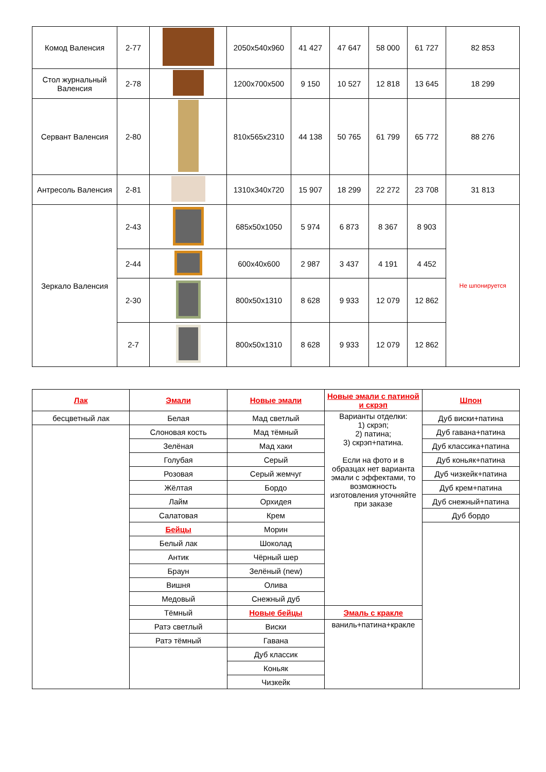| Комод Валенсия | 2-77 | | 2050x540x960 | 41 427 | 47 647 | 58 000 | 61 727 | 82 853 |
| Стол журнальный Валенсия | 2-78 | | 1200x700x500 | 9 150 | 10 527 | 12 818 | 13 645 | 18 299 |
| Сервант Валенсия | 2-80 | | 810x565x2310 | 44 138 | 50 765 | 61 799 | 65 772 | 88 276 |
| Антресоль Валенсия | 2-81 | | 1310x340x720 | 15 907 | 18 299 | 22 272 | 23 708 | 31 813 |
| Зеркало Валенсия | 2-43 | | 685x50x1050 | 5 974 | 6 873 | 8 367 | 8 903 | Не шпонируется |
| | 2-44 | | 600x40x600 | 2 987 | 3 437 | 4 191 | 4 452 | |
| | 2-30 | | 800x50x1310 | 8 628 | 9 933 | 12 079 | 12 862 | |
| | 2-7 | | 800x50x1310 | 8 628 | 9 933 | 12 079 | 12 862 | |
| Лак | Эмали | Новые эмали | Новые эмали с патиной и скрэп | Шпон |
| бесцветный лак | Белая | Мад светлый | Варианты отделки: 1) скрэп; 2) патина; 3) скрэп+патина. Если на фото и в образцах нет варианта эмали с эффектами, то возможность изготовления уточняйте при заказе | Дуб виски+патина |
| | Слоновая кость | Мад тёмный | | Дуб гавана+патина |
| | Зелёная | Мад хаки | | Дуб классика+патина |
| | Голубая | Серый | | Дуб коньяк+патина |
| | Розовая | Серый жемчуг | | Дуб чизкейк+патина |
| | Жёлтая | Бордо | | Дуб крем+патина |
| | Лайм | Орхидея | | Дуб снежный+патина |
| | Салатовая | Крем | | Дуб бордо |
| | Бейцы | Морин | | |
| | Белый лак | Шоколад | | |
| | Антик | Чёрный шер | | |
| | Браун | Зелёный (new) | | |
| | Вишня | Олива | | |
| | Медовый | Снежный дуб | | |
| | Тёмный | Новые бейцы | Эмаль с кракле | |
| | Ратэ светлый | Виски | ваниль+патина+кракле | |
| | Ратэ тёмный | Гавана | | |
| | | Дуб классик | | |
| | | Коньяк | | |
| | | Чизкейк | | |